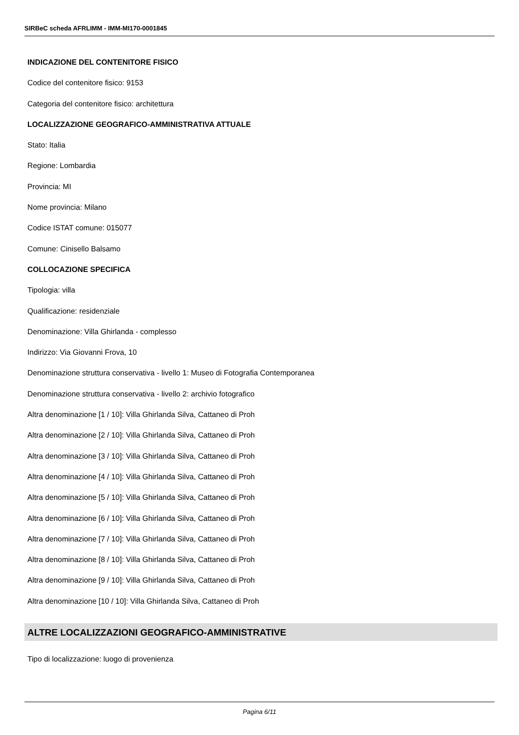SIRBeC scheda AFRLIMM - IMM-MI170-0001845
INDICAZIONE DEL CONTENITORE FISICO
Codice del contenitore fisico: 9153
Categoria del contenitore fisico: architettura
LOCALIZZAZIONE GEOGRAFICO-AMMINISTRATIVA ATTUALE
Stato: Italia
Regione: Lombardia
Provincia: MI
Nome provincia: Milano
Codice ISTAT comune: 015077
Comune: Cinisello Balsamo
COLLOCAZIONE SPECIFICA
Tipologia: villa
Qualificazione: residenziale
Denominazione: Villa Ghirlanda - complesso
Indirizzo: Via Giovanni Frova, 10
Denominazione struttura conservativa - livello 1: Museo di Fotografia Contemporanea
Denominazione struttura conservativa - livello 2: archivio fotografico
Altra denominazione [1 / 10]: Villa Ghirlanda Silva, Cattaneo di Proh
Altra denominazione [2 / 10]: Villa Ghirlanda Silva, Cattaneo di Proh
Altra denominazione [3 / 10]: Villa Ghirlanda Silva, Cattaneo di Proh
Altra denominazione [4 / 10]: Villa Ghirlanda Silva, Cattaneo di Proh
Altra denominazione [5 / 10]: Villa Ghirlanda Silva, Cattaneo di Proh
Altra denominazione [6 / 10]: Villa Ghirlanda Silva, Cattaneo di Proh
Altra denominazione [7 / 10]: Villa Ghirlanda Silva, Cattaneo di Proh
Altra denominazione [8 / 10]: Villa Ghirlanda Silva, Cattaneo di Proh
Altra denominazione [9 / 10]: Villa Ghirlanda Silva, Cattaneo di Proh
Altra denominazione [10 / 10]: Villa Ghirlanda Silva, Cattaneo di Proh
ALTRE LOCALIZZAZIONI GEOGRAFICO-AMMINISTRATIVE
Tipo di localizzazione: luogo di provenienza
Pagina 6/11